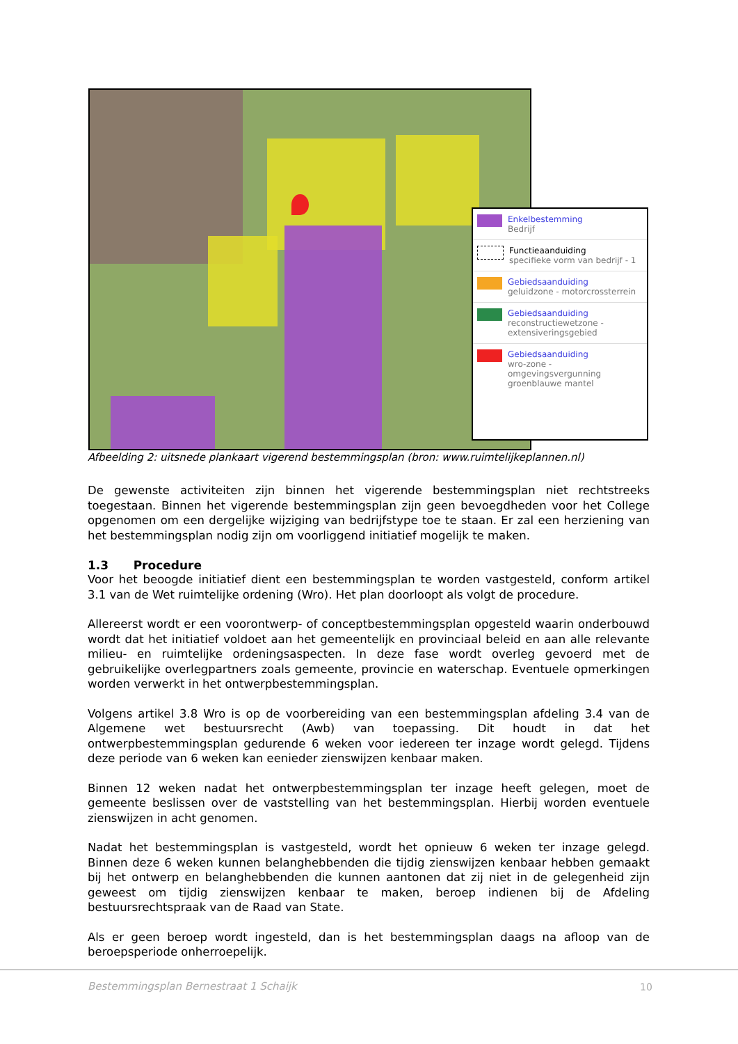Enkelbestemming
Bedrijf
Functieaanduiding
specifieke vorm van bedrijf - 1
Gebiedsaanduiding
geluidzone - motorcrossterrein
Gebiedsaanduiding
reconstructiewetzone - extensiveringsgebied
Gebiedsaanduiding
wro-zone - omgevingsvergunning groenblauwe mantel
Afbeelding 2: uitsnede plankaart vigerend bestemmingsplan (bron: www.ruimtelijkeplannen.nl)
De gewenste activiteiten zijn binnen het vigerende bestemmingsplan niet rechtstreeks toegestaan. Binnen het vigerende bestemmingsplan zijn geen bevoegdheden voor het College opgenomen om een dergelijke wijziging van bedrijfstype toe te staan. Er zal een herziening van het bestemmingsplan nodig zijn om voorliggend initiatief mogelijk te maken.
1.3 Procedure
Voor het beoogde initiatief dient een bestemmingsplan te worden vastgesteld, conform artikel 3.1 van de Wet ruimtelijke ordening (Wro). Het plan doorloopt als volgt de procedure.
Allereerst wordt er een voorontwerp- of conceptbestemmingsplan opgesteld waarin onderbouwd wordt dat het initiatief voldoet aan het gemeentelijk en provinciaal beleid en aan alle relevante milieu- en ruimtelijke ordeningsaspecten. In deze fase wordt overleg gevoerd met de gebruikelijke overlegpartners zoals gemeente, provincie en waterschap. Eventuele opmerkingen worden verwerkt in het ontwerpbestemmingsplan.
Volgens artikel 3.8 Wro is op de voorbereiding van een bestemmingsplan afdeling 3.4 van de Algemene wet bestuursrecht (Awb) van toepassing. Dit houdt in dat het ontwerpbestemmingsplan gedurende 6 weken voor iedereen ter inzage wordt gelegd. Tijdens deze periode van 6 weken kan eenieder zienswijzen kenbaar maken.
Binnen 12 weken nadat het ontwerpbestemmingsplan ter inzage heeft gelegen, moet de gemeente beslissen over de vaststelling van het bestemmingsplan. Hierbij worden eventuele zienswijzen in acht genomen.
Nadat het bestemmingsplan is vastgesteld, wordt het opnieuw 6 weken ter inzage gelegd. Binnen deze 6 weken kunnen belanghebbenden die tijdig zienswijzen kenbaar hebben gemaakt bij het ontwerp en belanghebbenden die kunnen aantonen dat zij niet in de gelegenheid zijn geweest om tijdig zienswijzen kenbaar te maken, beroep indienen bij de Afdeling bestuursrechtspraak van de Raad van State.
Als er geen beroep wordt ingesteld, dan is het bestemmingsplan daags na afloop van de beroepsperiode onherroepelijk.
Bestemmingsplan Bernestraat 1 Schaijk
10